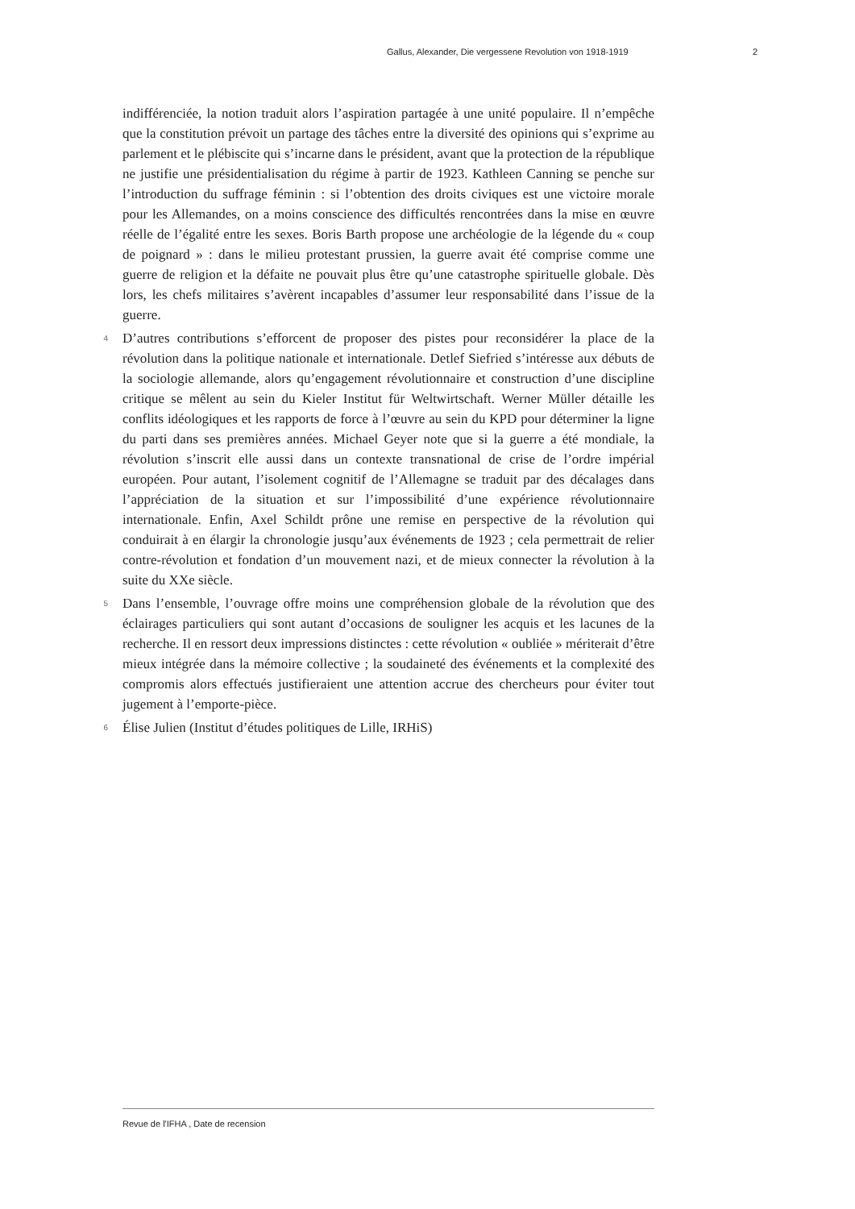Gallus, Alexander, Die vergessene Revolution von 1918-1919 2
indifférenciée, la notion traduit alors l’aspiration partagée à une unité populaire. Il n’empêche que la constitution prévoit un partage des tâches entre la diversité des opinions qui s’exprime au parlement et le plébiscite qui s’incarne dans le président, avant que la protection de la république ne justifie une présidentialisation du régime à partir de 1923. Kathleen Canning se penche sur l’introduction du suffrage féminin : si l’obtention des droits civiques est une victoire morale pour les Allemandes, on a moins conscience des difficultés rencontrées dans la mise en œuvre réelle de l’égalité entre les sexes. Boris Barth propose une archéologie de la légende du « coup de poignard » : dans le milieu protestant prussien, la guerre avait été comprise comme une guerre de religion et la défaite ne pouvait plus être qu’une catastrophe spirituelle globale. Dès lors, les chefs militaires s’avèrent incapables d’assumer leur responsabilité dans l’issue de la guerre.
4
D’autres contributions s’efforcent de proposer des pistes pour reconsidérer la place de la révolution dans la politique nationale et internationale. Detlef Siefried s’intéresse aux débuts de la sociologie allemande, alors qu’engagement révolutionnaire et construction d’une discipline critique se mêlent au sein du Kieler Institut für Weltwirtschaft. Werner Müller détaille les conflits idéologiques et les rapports de force à l’œuvre au sein du KPD pour déterminer la ligne du parti dans ses premières années. Michael Geyer note que si la guerre a été mondiale, la révolution s’inscrit elle aussi dans un contexte transnational de crise de l’ordre impérial européen. Pour autant, l’isolement cognitif de l’Allemagne se traduit par des décalages dans l’appréciation de la situation et sur l’impossibilité d’une expérience révolutionnaire internationale. Enfin, Axel Schildt prône une remise en perspective de la révolution qui conduirait à en élargir la chronologie jusqu’aux événements de 1923 ; cela permettrait de relier contre-révolution et fondation d’un mouvement nazi, et de mieux connecter la révolution à la suite du XXe siècle.
5
Dans l’ensemble, l’ouvrage offre moins une compréhension globale de la révolution que des éclairages particuliers qui sont autant d’occasions de souligner les acquis et les lacunes de la recherche. Il en ressort deux impressions distinctes : cette révolution « oubliée » mériterait d’être mieux intégrée dans la mémoire collective ; la soudaineté des événements et la complexité des compromis alors effectués justifieraient une attention accrue des chercheurs pour éviter tout jugement à l’emporte-pièce.
6
Élise Julien (Institut d’études politiques de Lille, IRHiS)
Revue de l'IFHA , Date de recension